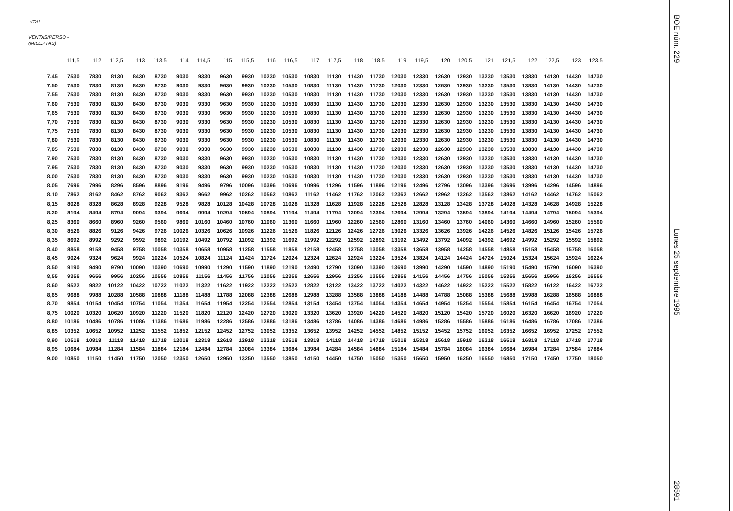BOE núm. 229
Lunes 25 septiembre 1995
28591
.dTAL
VENTAS/PERSO -
(MILL.PTAS)
| | 111,5 | 112 | 112,5 | 113 | 113,5 | 114 | 114,5 | 115 | 115,5 | 116 | 116,5 | 117 | 117,5 | 118 | 118,5 | 119 | 119,5 | 120 | 120,5 | 121 | 121,5 | 122 | 122,5 | 123 | 123,5 |
| --- | --- | --- | --- | --- | --- | --- | --- | --- | --- | --- | --- | --- | --- | --- | --- | --- | --- | --- | --- | --- | --- | --- | --- | --- | --- |
| 7,45 | 7530 | 7830 | 8130 | 8430 | 8730 | 9030 | 9330 | 9630 | 9930 | 10230 | 10530 | 10830 | 11130 | 11430 | 11730 | 12030 | 12330 | 12630 | 12930 | 13230 | 13530 | 13830 | 14130 | 14430 | 14730 |
| 7,50 | 7530 | 7830 | 8130 | 8430 | 8730 | 9030 | 9330 | 9630 | 9930 | 10230 | 10530 | 10830 | 11130 | 11430 | 11730 | 12030 | 12330 | 12630 | 12930 | 13230 | 13530 | 13830 | 14130 | 14430 | 14730 |
| 7,55 | 7530 | 7830 | 8130 | 8430 | 8730 | 9030 | 9330 | 9630 | 9930 | 10230 | 10530 | 10830 | 11130 | 11430 | 11730 | 12030 | 12330 | 12630 | 12930 | 13230 | 13530 | 13830 | 14130 | 14430 | 14730 |
| 7,60 | 7530 | 7830 | 8130 | 8430 | 8730 | 9030 | 9330 | 9630 | 9930 | 10230 | 10530 | 10830 | 11130 | 11430 | 11730 | 12030 | 12330 | 12630 | 12930 | 13230 | 13530 | 13830 | 14130 | 14430 | 14730 |
| 7,65 | 7530 | 7830 | 8130 | 8430 | 8730 | 9030 | 9330 | 9630 | 9930 | 10230 | 10530 | 10830 | 11130 | 11430 | 11730 | 12030 | 12330 | 12630 | 12930 | 13230 | 13530 | 13830 | 14130 | 14430 | 14730 |
| 7,70 | 7530 | 7830 | 8130 | 8430 | 8730 | 9030 | 9330 | 9630 | 9930 | 10230 | 10530 | 10830 | 11130 | 11430 | 11730 | 12030 | 12330 | 12630 | 12930 | 13230 | 13530 | 13830 | 14130 | 14430 | 14730 |
| 7,75 | 7530 | 7830 | 8130 | 8430 | 8730 | 9030 | 9330 | 9630 | 9930 | 10230 | 10530 | 10830 | 11130 | 11430 | 11730 | 12030 | 12330 | 12630 | 12930 | 13230 | 13530 | 13830 | 14130 | 14430 | 14730 |
| 7,80 | 7530 | 7830 | 8130 | 8430 | 8730 | 9030 | 9330 | 9630 | 9930 | 10230 | 10530 | 10830 | 11130 | 11430 | 11730 | 12030 | 12330 | 12630 | 12930 | 13230 | 13530 | 13830 | 14130 | 14430 | 14730 |
| 7,85 | 7530 | 7830 | 8130 | 8430 | 8730 | 9030 | 9330 | 9630 | 9930 | 10230 | 10530 | 10830 | 11130 | 11430 | 11730 | 12030 | 12330 | 12630 | 12930 | 13230 | 13530 | 13830 | 14130 | 14430 | 14730 |
| 7,90 | 7530 | 7830 | 8130 | 8430 | 8730 | 9030 | 9330 | 9630 | 9930 | 10230 | 10530 | 10830 | 11130 | 11430 | 11730 | 12030 | 12330 | 12630 | 12930 | 13230 | 13530 | 13830 | 14130 | 14430 | 14730 |
| 7,95 | 7530 | 7830 | 8130 | 8430 | 8730 | 9030 | 9330 | 9630 | 9930 | 10230 | 10530 | 10830 | 11130 | 11430 | 11730 | 12030 | 12330 | 12630 | 12930 | 13230 | 13530 | 13830 | 14130 | 14430 | 14730 |
| 8,00 | 7530 | 7830 | 8130 | 8430 | 8730 | 9030 | 9330 | 9630 | 9930 | 10230 | 10530 | 10830 | 11130 | 11430 | 11730 | 12030 | 12330 | 12630 | 12930 | 13230 | 13530 | 13830 | 14130 | 14430 | 14730 |
| 8,05 | 7696 | 7996 | 8296 | 8596 | 8896 | 9196 | 9496 | 9796 | 10096 | 10396 | 10696 | 10996 | 11296 | 11596 | 11896 | 12196 | 12496 | 12796 | 13096 | 13396 | 13696 | 13996 | 14296 | 14596 | 14896 |
| 8,10 | 7862 | 8162 | 8462 | 8762 | 9062 | 9362 | 9662 | 9962 | 10262 | 10562 | 10862 | 11162 | 11462 | 11762 | 12062 | 12362 | 12662 | 12962 | 13262 | 13562 | 13862 | 14162 | 14462 | 14762 | 15062 |
| 8,15 | 8028 | 8328 | 8628 | 8928 | 9228 | 9528 | 9828 | 10128 | 10428 | 10728 | 11028 | 11328 | 11628 | 11928 | 12228 | 12528 | 12828 | 13128 | 13428 | 13728 | 14028 | 14328 | 14628 | 14928 | 15228 |
| 8,20 | 8194 | 8494 | 8794 | 9094 | 9394 | 9694 | 9994 | 10294 | 10594 | 10894 | 11194 | 11494 | 11794 | 12094 | 12394 | 12694 | 12994 | 13294 | 13594 | 13894 | 14194 | 14494 | 14794 | 15094 | 15394 |
| 8,25 | 8360 | 8660 | 8960 | 9260 | 9560 | 9860 | 10160 | 10460 | 10760 | 11060 | 11360 | 11660 | 11960 | 12260 | 12560 | 12860 | 13160 | 13460 | 13760 | 14060 | 14360 | 14660 | 14960 | 15260 | 15560 |
| 8,30 | 8526 | 8826 | 9126 | 9426 | 9726 | 10026 | 10326 | 10626 | 10926 | 11226 | 11526 | 11826 | 12126 | 12426 | 12726 | 13026 | 13326 | 13626 | 13926 | 14226 | 14526 | 14826 | 15126 | 15426 | 15726 |
| 8,35 | 8692 | 8992 | 9292 | 9592 | 9892 | 10192 | 10492 | 10792 | 11092 | 11392 | 11692 | 11992 | 12292 | 12592 | 12892 | 13192 | 13492 | 13792 | 14092 | 14392 | 14692 | 14992 | 15292 | 15592 | 15892 |
| 8,40 | 8858 | 9158 | 9458 | 9758 | 10058 | 10358 | 10658 | 10958 | 11258 | 11558 | 11858 | 12158 | 12458 | 12758 | 13058 | 13358 | 13658 | 13958 | 14258 | 14558 | 14858 | 15158 | 15458 | 15758 | 16058 |
| 8,45 | 9024 | 9324 | 9624 | 9924 | 10224 | 10524 | 10824 | 11124 | 11424 | 11724 | 12024 | 12324 | 12624 | 12924 | 13224 | 13524 | 13824 | 14124 | 14424 | 14724 | 15024 | 15324 | 15624 | 15924 | 16224 |
| 8,50 | 9190 | 9490 | 9790 | 10090 | 10390 | 10690 | 10990 | 11290 | 11590 | 11890 | 12190 | 12490 | 12790 | 13090 | 13390 | 13690 | 13990 | 14290 | 14590 | 14890 | 15190 | 15490 | 15790 | 16090 | 16390 |
| 8,55 | 9356 | 9656 | 9956 | 10256 | 10556 | 10856 | 11156 | 11456 | 11756 | 12056 | 12356 | 12656 | 12956 | 13256 | 13556 | 13856 | 14156 | 14456 | 14756 | 15056 | 15356 | 15656 | 15956 | 16256 | 16556 |
| 8,60 | 9522 | 9822 | 10122 | 10422 | 10722 | 11022 | 11322 | 11622 | 11922 | 12222 | 12522 | 12822 | 13122 | 13422 | 13722 | 14022 | 14322 | 14622 | 14922 | 15222 | 15522 | 15822 | 16122 | 16422 | 16722 |
| 8,65 | 9688 | 9988 | 10288 | 10588 | 10888 | 11188 | 11488 | 11788 | 12088 | 12388 | 12688 | 12988 | 13288 | 13588 | 13888 | 14188 | 14488 | 14788 | 15088 | 15388 | 15688 | 15988 | 16288 | 16588 | 16888 |
| 8,70 | 9854 | 10154 | 10454 | 10754 | 11054 | 11354 | 11654 | 11954 | 12254 | 12554 | 12854 | 13154 | 13454 | 13754 | 14054 | 14354 | 14654 | 14954 | 15254 | 15554 | 15854 | 16154 | 16454 | 16754 | 17054 |
| 8,75 | 10020 | 10320 | 10620 | 10920 | 11220 | 11520 | 11820 | 12120 | 12420 | 12720 | 13020 | 13320 | 13620 | 13920 | 14220 | 14520 | 14820 | 15120 | 15420 | 15720 | 16020 | 16320 | 16620 | 16920 | 17220 |
| 8,80 | 10186 | 10486 | 10786 | 11086 | 11386 | 11686 | 11986 | 12286 | 12586 | 12886 | 13186 | 13486 | 13786 | 14086 | 14386 | 14686 | 14986 | 15286 | 15586 | 15886 | 16186 | 16486 | 16786 | 17086 | 17386 |
| 8,85 | 10352 | 10652 | 10952 | 11252 | 11552 | 11852 | 12152 | 12452 | 12752 | 13052 | 13352 | 13652 | 13952 | 14252 | 14552 | 14852 | 15152 | 15452 | 15752 | 16052 | 16352 | 16652 | 16952 | 17252 | 17552 |
| 8,90 | 10518 | 10818 | 11118 | 11418 | 11718 | 12018 | 12318 | 12618 | 12918 | 13218 | 13518 | 13818 | 14118 | 14418 | 14718 | 15018 | 15318 | 15618 | 15918 | 16218 | 16518 | 16818 | 17118 | 17418 | 17718 |
| 8,95 | 10684 | 10984 | 11284 | 11584 | 11884 | 12184 | 12484 | 12784 | 13084 | 13384 | 13684 | 13984 | 14284 | 14584 | 14884 | 15184 | 15484 | 15784 | 16084 | 16384 | 16684 | 16984 | 17284 | 17584 | 17884 |
| 9,00 | 10850 | 11150 | 11450 | 11750 | 12050 | 12350 | 12650 | 12950 | 13250 | 13550 | 13850 | 14150 | 14450 | 14750 | 15050 | 15350 | 15650 | 15950 | 16250 | 16550 | 16850 | 17150 | 17450 | 17750 | 18050 |